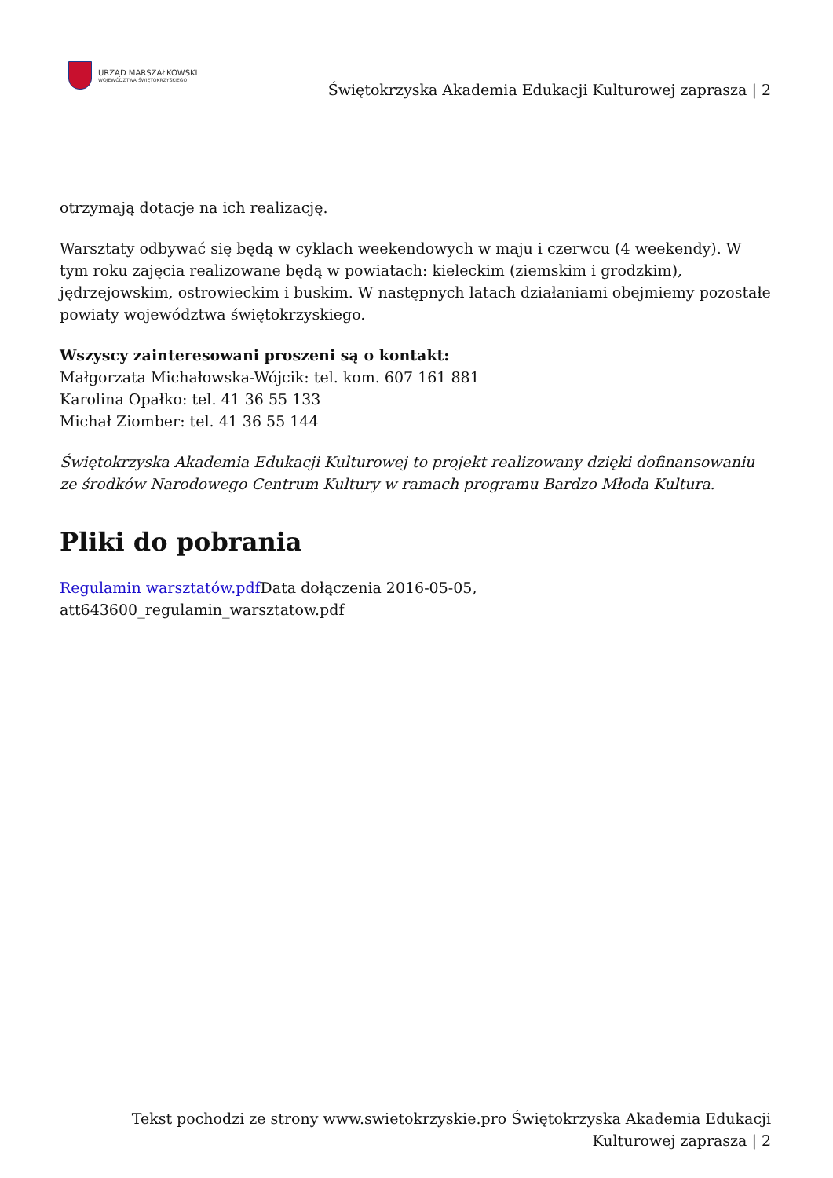URZĄD MARSZAŁKOWSKI
WOJEWÓDZTWA ŚWIĘTOKRZYSKIEGO
Świętokrzyska Akademia Edukacji Kulturowej zaprasza | 2
otrzymają dotacje na ich realizację.
Warsztaty odbywać się będą w cyklach weekendowych w maju i czerwcu (4 weekendy). W tym roku zajęcia realizowane będą w powiatach: kieleckim (ziemskim i grodzkim), jędrzejowskim, ostrowieckim i buskim. W następnych latach działaniami obejmiemy pozostałe powiaty województwa świętokrzyskiego.
Wszyscy zainteresowani proszeni są o kontakt:
Małgorzata Michałowska-Wójcik: tel. kom. 607 161 881
Karolina Opałko: tel. 41 36 55 133
Michał Ziomber: tel. 41 36 55 144
Świętokrzyska Akademia Edukacji Kulturowej to projekt realizowany dzięki dofinansowaniu ze środków Narodowego Centrum Kultury w ramach programu Bardzo Młoda Kultura.
Pliki do pobrania
Regulamin warsztatów.pdf Data dołączenia 2016-05-05,
att643600_regulamin_warsztatow.pdf
Tekst pochodzi ze strony www.swietokrzyskie.pro Świętokrzyska Akademia Edukacji
Kulturowej zaprasza | 2